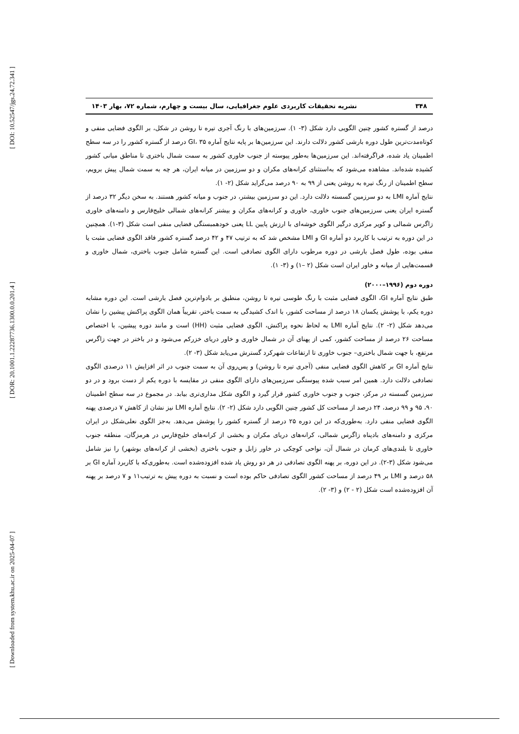[ DOI: 10.52547/jgs.24.72.341 ]
[ DOR: 20.1001.1.22287736.1300.0.0.201.4 ]
[ Downloaded from system.khu.ac.ir on 2025-04-07 ]
۳۴۸ نشریه تحقیقات کاربردی علوم جغرافیایی، سال بیست و چهارم، شماره ۷۲، بهار ۱۴۰۳
درصد از گستره کشور چنین الگویی دارد شکل (۳- ۱). سرزمین‌های با رنگ آجری تیره تا روشن در شکل، بر الگوی فضایی منفی و کوتاه‌مدت‌ترین طول دوره بارشی کشور دلالت دارند. این سرزمین‌ها بر پایه نتایج آماره GI، ۳۵ درصد از گستره کشور را در سه سطح اطمینان یاد شده، فراگرفته‌اند. این سرزمین‌ها به‌طور پیوسته از جنوب خاوری کشور به سمت شمال باختری تا مناطق میانی کشور کشیده شده‌اند. مشاهده می‌شود که به‌استثنای کرانه‌های مکران و دو سرزمین در میانه ایران، هر چه به سمت شمال پیش برویم، سطح اطمینان از رنگ تیره به روشن یعنی از ۹۹ به ۹۰ درصد می‌گراید شکل (۲- ۱).
نتایج آماره LMI به دو سرزمین گسسته دلالت دارد. این دو سرزمین بیشتر، در جنوب و میانه کشور هستند. به سخن دیگر ۳۲ درصد از گستره ایران یعنی سرزمین‌های جنوب خاوری، خاوری و کرانه‌های مکران و بیشتر کرانه‌های شمالی خلیج‌فارس و دامنه‌های خاوری زاگرس شمالی و کویر مرکزی درگیر الگوی خوشه‌ای با ارزش پایین LL یعنی خودهمبستگی فضایی منفی است شکل (۳-۱). همچنین در این دوره به ترتیب با کاربرد دو آماره GI و LMI مشخص شد که به ترتیب ۴۷ و ۴۲ درصد گستره کشور فاقد الگوی فضایی مثبت یا منفی بوده، طول فصل بارشی در دوره مرطوب دارای الگوی تصادفی است. این گستره شامل جنوب باختری، شمال خاوری و قسمت‌هایی از میانه و خاور ایران است شکل (۲ –۱) و (۳- ۱).
دوره دوم (۱۹۹۶–۲۰۰۰)
طبق نتایج آماره GI، الگوی فضایی مثبت با رنگ طوسی تیره تا روشن، منطبق بر بادوام‌ترین فصل بارشی است. این دوره مشابه دوره یکم، با پوشش یکسان ۱۸ درصد از مساحت کشور، با اندک کشیدگی به سمت باختر، تقریباً همان الگوی پراکنش پیشین را نشان می‌دهد شکل (۲- ۲). نتایج آماره LMI به لحاظ نحوه پراکنش، الگوی فضایی مثبت (HH) است و مانند دوره پیشین، با اختصاص مساحت ۲۶ درصد از مساحت کشور، کمی از پهنای آن در شمال خاوری و خاور دریای خزرکم می‌شود و در باختر در جهت زاگرس مرتفع، با جهت شمال باختری– جنوب خاوری تا ارتفاعات شهرکرد گسترش می‌یابد شکل (۳- ۲).
نتایج آماره GI بر کاهش الگوی فضایی منفی (آجری تیره تا روشن) و پس‌روی آن به سمت جنوب در اثر افزایش ۱۱ درصدی الگوی تصادفی دلالت دارد. همین امر سبب شده پیوستگی سرزمین‌های دارای الگوی منفی در مقایسه با دوره یکم از دست برود و در دو سرزمین گسسته در مرکز، جنوب و جنوب خاوری کشور قرار گیرد و الگوی شکل مداری‌تری بیابد. در مجموع در سه سطح اطمینان ۹۰، ۹۵ و ۹۹ درصد، ۲۴ درصد از مساحت کل کشور چنین الگویی دارد شکل (۲- ۲). نتایج آماره LMI نیز نشان از کاهش ۷ درصدی پهنه الگوی فضایی منفی دارد. به‌طوری‌که در این دوره ۲۵ درصد از گستره کشور را پوشش می‌دهد. به‌جز الگوی نعلی‌شکل در ایران مرکزی و دامنه‌های بادپناه زاگرس شمالی، کرانه‌های دریای مکران و بخشی از کرانه‌های خلیج‌فارس در هرمزگان، منطقه جنوب خاوری تا بلندی‌های کرمان در شمال آن، نواحی کوچکی در خاور زابل و جنوب باختری (بخشی از کرانه‌های بوشهر) را نیز شامل می‌شود شکل (۳-۲). در این دوره، بر پهنه الگوی تصادفی در هر دو روش یاد شده افزوده‌شده است. به‌طوری‌که با کاربرد آماره GI بر ۵۸ درصد و LMI بر ۴۹ درصد از مساحت کشور الگوی تصادفی حاکم بوده است و نسبت به دوره پیش به ترتیب۱۱ و ۷ درصد بر پهنه آن افزوده‌شده است شکل (۲ - ۲) و (۳- ۲).